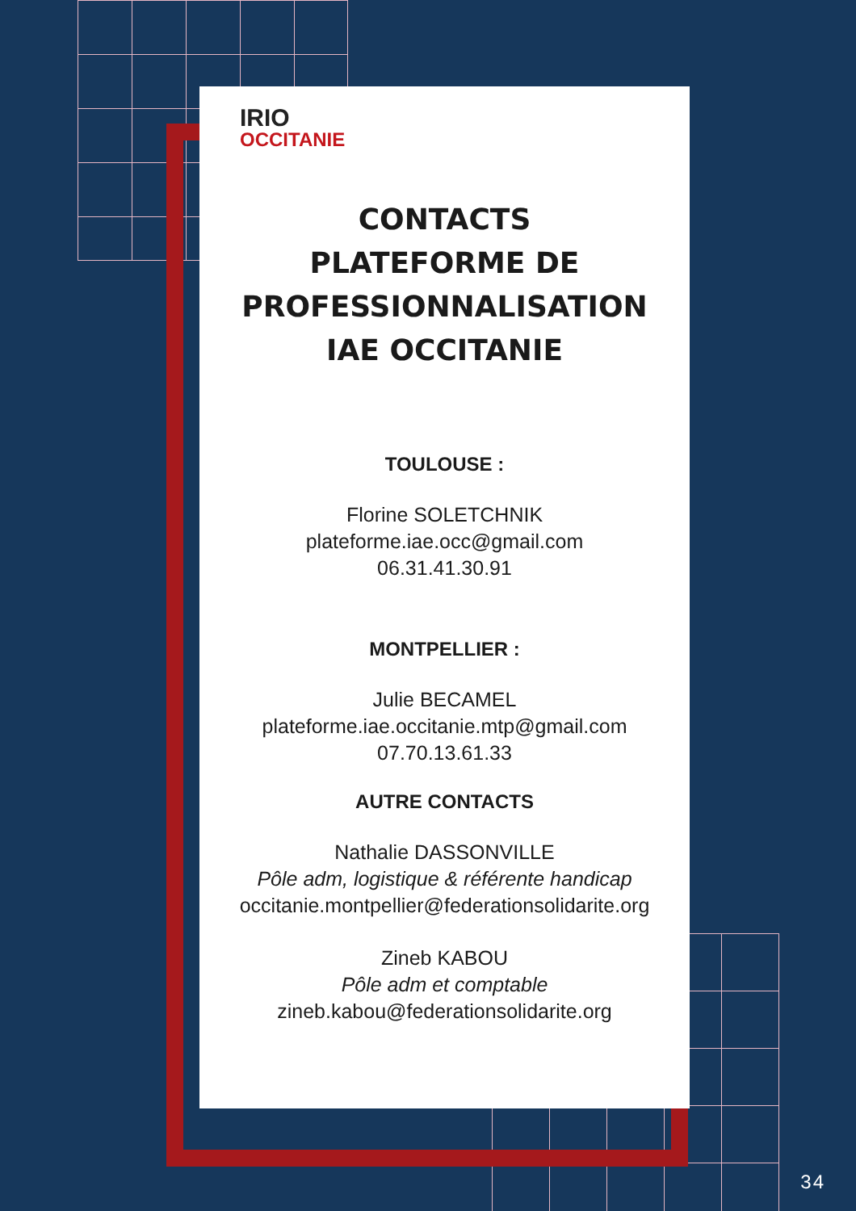IRIO
OCCITANIE
CONTACTS
PLATEFORME DE
PROFESSIONNALISATION
IAE OCCITANIE
TOULOUSE :
Florine SOLETCHNIK
plateforme.iae.occ@gmail.com
06.31.41.30.91
MONTPELLIER :
Julie BECAMEL
plateforme.iae.occitanie.mtp@gmail.com
07.70.13.61.33
AUTRE CONTACTS
Nathalie DASSONVILLE
Pôle adm, logistique & référente handicap
occitanie.montpellier@federationsolidarite.org
Zineb KABOU
Pôle adm et comptable
zineb.kabou@federationsolidarite.org
34